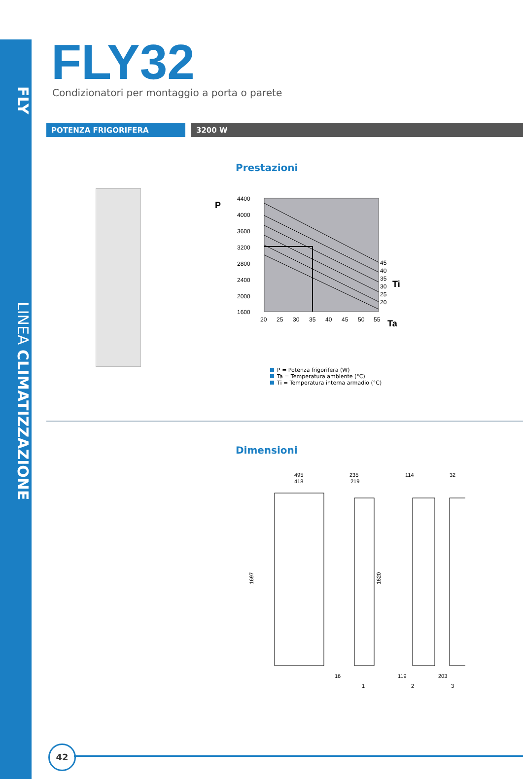FLY LINEA CLIMATIZZAZIONE
FLY32
Condizionatori per montaggio a porta o parete
POTENZA FRIGORIFERA 3200 W
Prestazioni
P
4400
4000
3600
3200
2800
2400
2000
1600
20
25
30
35
40
45
50
55
45
40
35
30
25
20
Ti
Ta
P = Potenza frigorifera (W)
Ta = Temperatura ambiente (°C)
Ti = Temperatura interna armadio (°C)
Dimensioni
495
418
235
219
114
32
1697
1620
16
119
203
1
2
3
42